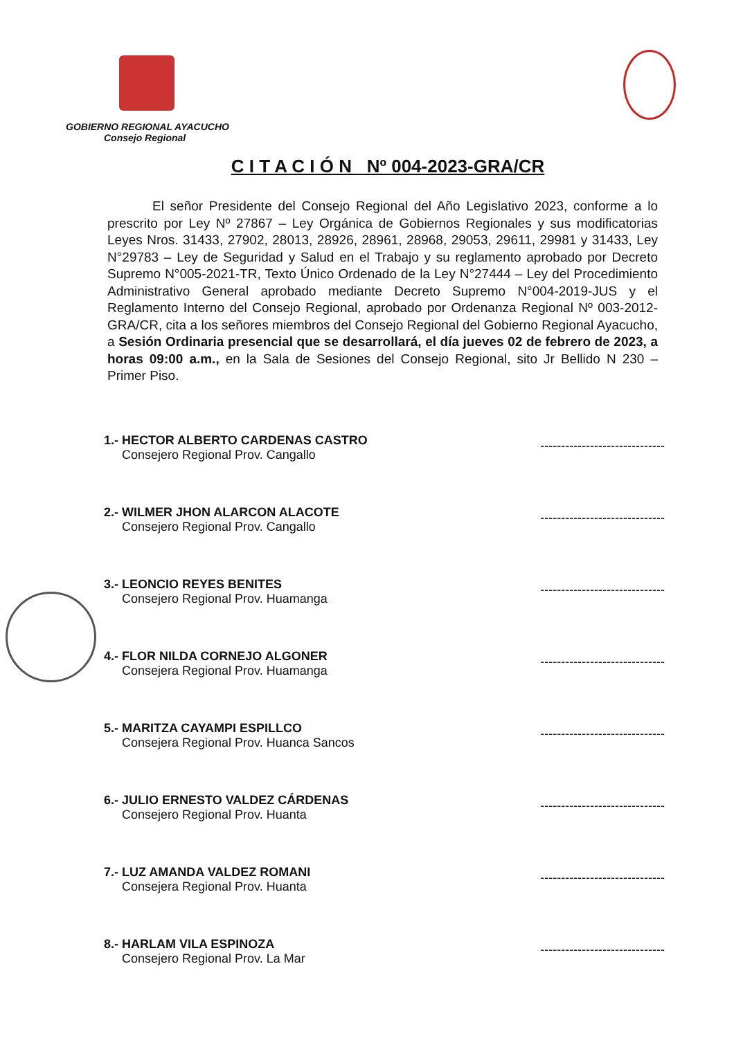GOBIERNO REGIONAL AYACUCHO
Consejo Regional
C I T A C I Ó N Nº 004-2023-GRA/CR
El señor Presidente del Consejo Regional del Año Legislativo 2023, conforme a lo prescrito por Ley Nº 27867 – Ley Orgánica de Gobiernos Regionales y sus modificatorias Leyes Nros. 31433, 27902, 28013, 28926, 28961, 28968, 29053, 29611, 29981 y 31433, Ley N°29783 – Ley de Seguridad y Salud en el Trabajo y su reglamento aprobado por Decreto Supremo N°005-2021-TR, Texto Único Ordenado de la Ley N°27444 – Ley del Procedimiento Administrativo General aprobado mediante Decreto Supremo N°004-2019-JUS y el Reglamento Interno del Consejo Regional, aprobado por Ordenanza Regional Nº 003-2012-GRA/CR, cita a los señores miembros del Consejo Regional del Gobierno Regional Ayacucho, a Sesión Ordinaria presencial que se desarrollará, el día jueves 02 de febrero de 2023, a horas 09:00 a.m., en la Sala de Sesiones del Consejo Regional, sito Jr Bellido N 230 – Primer Piso.
1.- HECTOR ALBERTO CARDENAS CASTRO
Consejero Regional Prov. Cangallo
------------------------------
2.- WILMER JHON ALARCON ALACOTE
Consejero Regional Prov. Cangallo
------------------------------
3.- LEONCIO REYES BENITES
Consejero Regional Prov. Huamanga
------------------------------
4.- FLOR NILDA CORNEJO ALGONER
Consejera Regional Prov. Huamanga
------------------------------
5.- MARITZA CAYAMPI ESPILLCO
Consejera Regional Prov. Huanca Sancos
------------------------------
6.- JULIO ERNESTO VALDEZ CÁRDENAS
Consejero Regional Prov. Huanta
------------------------------
7.- LUZ AMANDA VALDEZ ROMANI
Consejera Regional Prov. Huanta
------------------------------
8.- HARLAM VILA ESPINOZA
Consejero Regional Prov. La Mar
------------------------------